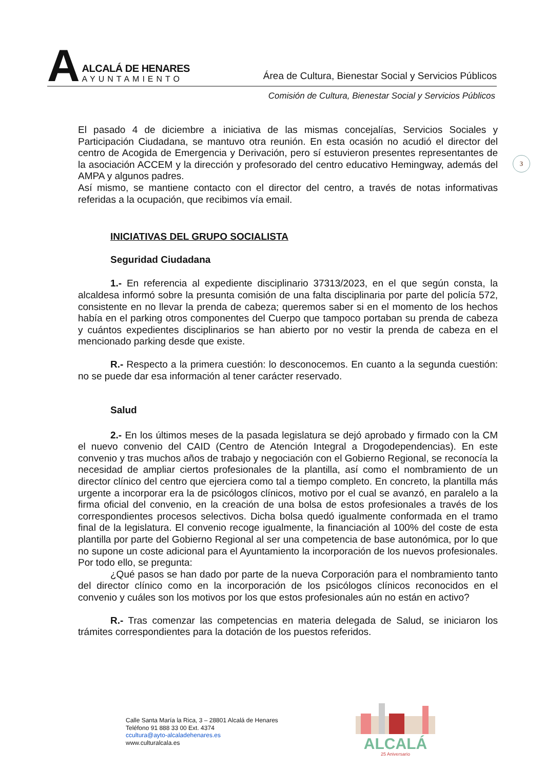A
ALCALÁ DE HENARES
AYUNTAMIENTO
Área de Cultura, Bienestar Social y Servicios Públicos
Comisión de Cultura, Bienestar Social y Servicios Públicos
3
El pasado 4 de diciembre a iniciativa de las mismas concejalías, Servicios Sociales y Participación Ciudadana, se mantuvo otra reunión. En esta ocasión no acudió el director del centro de Acogida de Emergencia y Derivación, pero sí estuvieron presentes representantes de la asociación ACCEM y la dirección y profesorado del centro educativo Hemingway, además del AMPA y algunos padres.
Así mismo, se mantiene contacto con el director del centro, a través de notas informativas referidas a la ocupación, que recibimos vía email.
INICIATIVAS DEL GRUPO SOCIALISTA
Seguridad Ciudadana
1.- En referencia al expediente disciplinario 37313/2023, en el que según consta, la alcaldesa informó sobre la presunta comisión de una falta disciplinaria por parte del policía 572, consistente en no llevar la prenda de cabeza; queremos saber si en el momento de los hechos había en el parking otros componentes del Cuerpo que tampoco portaban su prenda de cabeza y cuántos expedientes disciplinarios se han abierto por no vestir la prenda de cabeza en el mencionado parking desde que existe.
R.- Respecto a la primera cuestión: lo desconocemos. En cuanto a la segunda cuestión: no se puede dar esa información al tener carácter reservado.
Salud
2.- En los últimos meses de la pasada legislatura se dejó aprobado y firmado con la CM el nuevo convenio del CAID (Centro de Atención Integral a Drogodependencias). En este convenio y tras muchos años de trabajo y negociación con el Gobierno Regional, se reconocía la necesidad de ampliar ciertos profesionales de la plantilla, así como el nombramiento de un director clínico del centro que ejerciera como tal a tiempo completo. En concreto, la plantilla más urgente a incorporar era la de psicólogos clínicos, motivo por el cual se avanzó, en paralelo a la firma oficial del convenio, en la creación de una bolsa de estos profesionales a través de los correspondientes procesos selectivos. Dicha bolsa quedó igualmente conformada en el tramo final de la legislatura. El convenio recoge igualmente, la financiación al 100% del coste de esta plantilla por parte del Gobierno Regional al ser una competencia de base autonómica, por lo que no supone un coste adicional para el Ayuntamiento la incorporación de los nuevos profesionales. Por todo ello, se pregunta:
¿Qué pasos se han dado por parte de la nueva Corporación para el nombramiento tanto del director clínico como en la incorporación de los psicólogos clínicos reconocidos en el convenio y cuáles son los motivos por los que estos profesionales aún no están en activo?
R.- Tras comenzar las competencias en materia delegada de Salud, se iniciaron los trámites correspondientes para la dotación de los puestos referidos.
Calle Santa María la Rica, 3 – 28801 Alcalá de Henares
Teléfono 91 888 33 00 Ext. 4374
ccultura@ayto-alcaladehenares.es
www.culturalcala.es
ALCALÁ
25 Aniversario